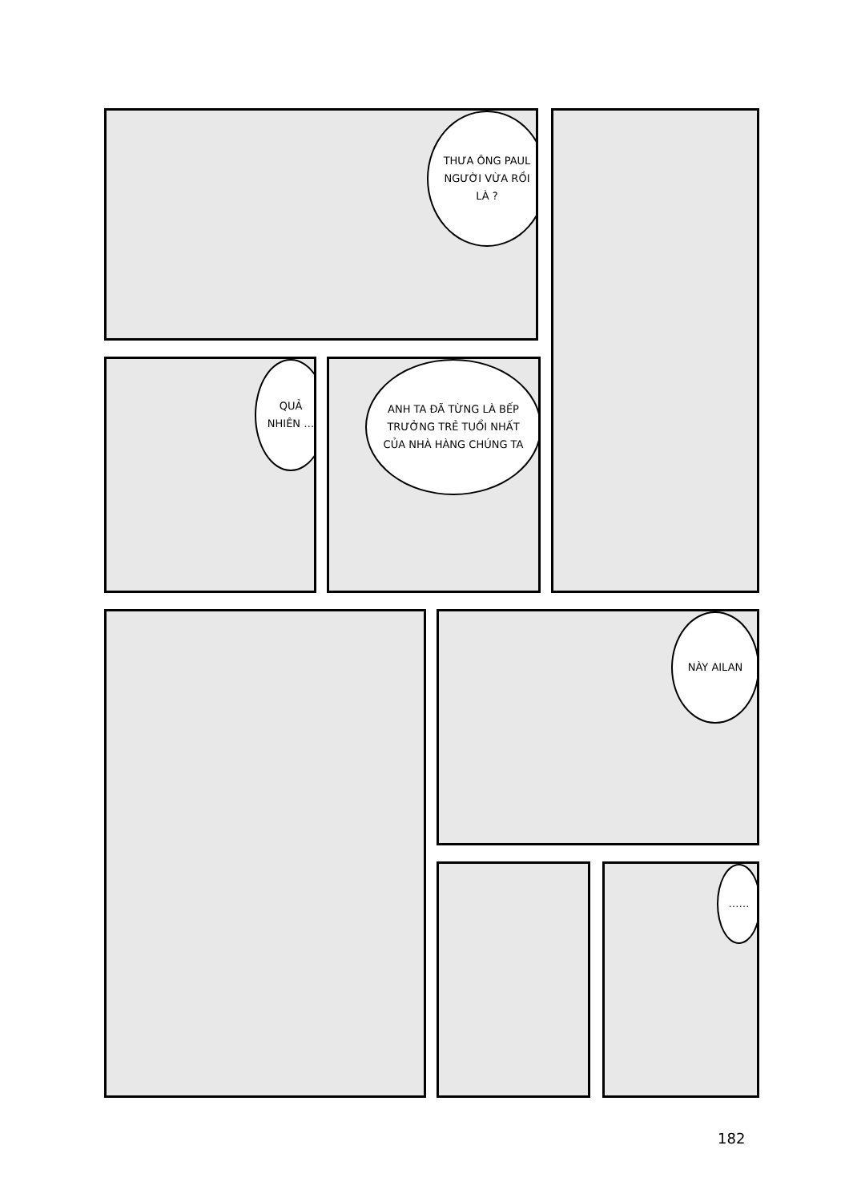THƯA ÔNG PAUL NGƯỜI VỪA RỒI LÀ ?
QUẢ NHIÊN …
ANH TA ĐÃ TỪNG LÀ BẾP TRƯỞNG TRẺ TUỔI NHẤT CỦA NHÀ HÀNG CHÚNG TA
NÀY AILAN
……
182